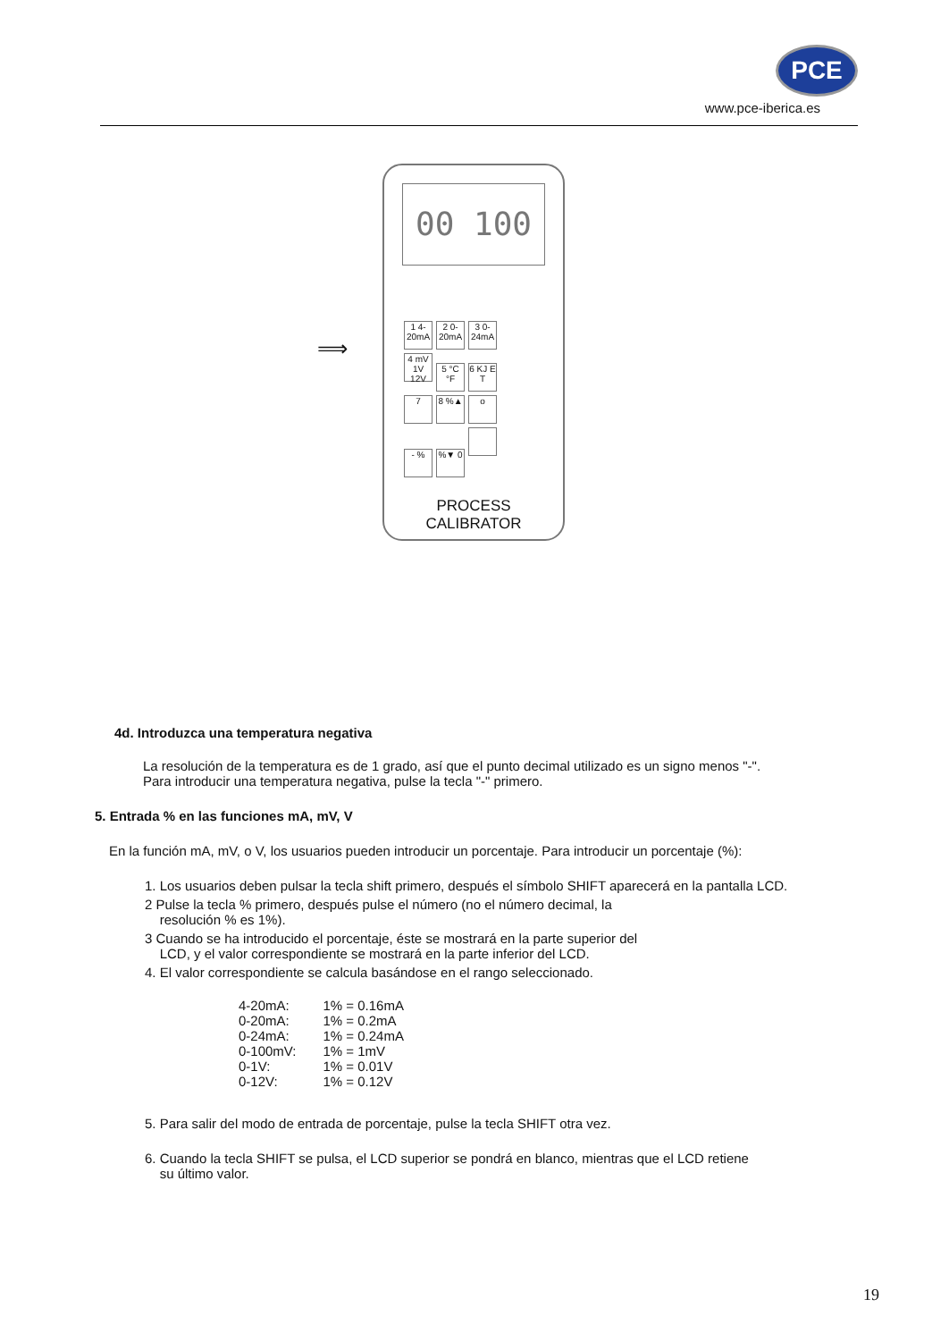PCE
www.pce-iberica.es
⟹
00 100
1 4-20mA 2 0-20mA 3 0-24mA 4 mV 1V 12V 5 °C °F 6 KJ E T 7 8 %▲ o - %%▼ 0
PROCESS
CALIBRATOR
4d. Introduzca una temperatura negativa
La resolución de la temperatura es de 1 grado, así que el punto decimal utilizado es un signo menos "-".
Para introducir una temperatura negativa, pulse la tecla "-" primero.
5. Entrada % en las funciones mA, mV, V
En la función mA, mV, o V, los usuarios pueden introducir un porcentaje. Para introducir un porcentaje (%):
1. Los usuarios deben pulsar la tecla shift primero, después el símbolo SHIFT aparecerá en la pantalla LCD.
2 Pulse la tecla % primero, después pulse el número (no el número decimal, la
resolución % es 1%).
3 Cuando se ha introducido el porcentaje, éste se mostrará en la parte superior del
LCD, y el valor correspondiente se mostrará en la parte inferior del LCD.
4. El valor correspondiente se calcula basándose en el rango seleccionado.
| 4-20mA: | 1% = 0.16mA |
| 0-20mA: | 1% = 0.2mA |
| 0-24mA: | 1% = 0.24mA |
| 0-100mV: | 1% = 1mV |
| 0-1V: | 1% = 0.01V |
| 0-12V: | 1% = 0.12V |
5. Para salir del modo de entrada de porcentaje, pulse la tecla SHIFT otra vez.
6. Cuando la tecla SHIFT se pulsa, el LCD superior se pondrá en blanco, mientras que el LCD retiene
su último valor.
19